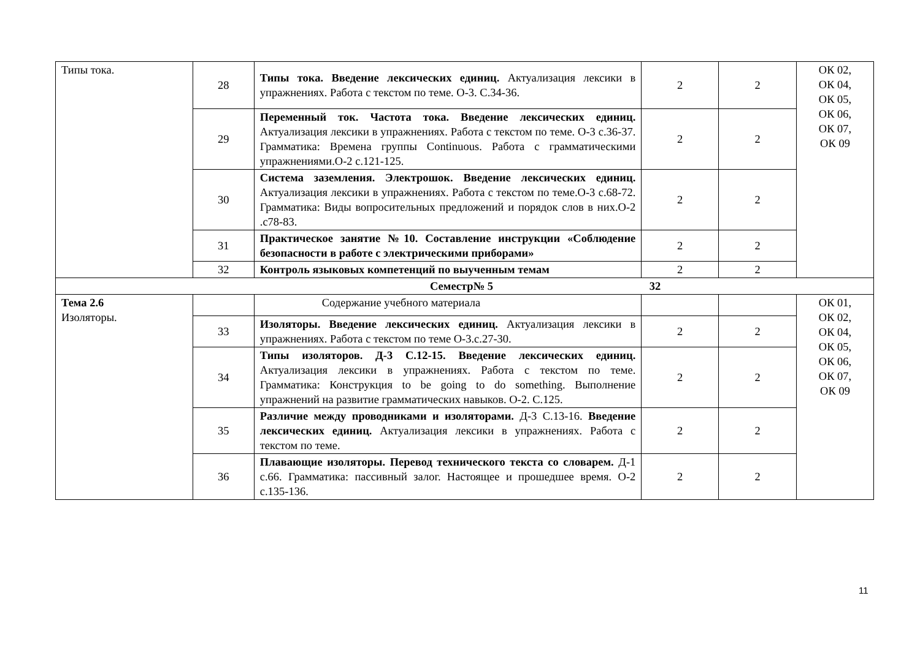| Типы тока. | 28 | Типы тока. Введение лексических единиц. Актуализация лексики в упражнениях. Работа с текстом по теме. О-3. С.34-36. | 2 | 2 | ОК 02, ОК 04, ОК 05, ОК 06, ОК 07, ОК 09 |
| | 29 | Переменный ток. Частота тока. Введение лексических единиц. Актуализация лексики в упражнениях. Работа с текстом по теме. О-3 с.36-37. Грамматика: Времена группы Continuous. Работа с грамматическими упражнениями.О-2 с.121-125. | 2 | 2 | |
| | 30 | Система заземления. Электрошок. Введение лексических единиц. Актуализация лексики в упражнениях. Работа с текстом по теме.О-3 с.68-72. Грамматика: Виды вопросительных предложений и порядок слов в них.О-2 .с78-83. | 2 | 2 | |
| | 31 | Практическое занятие №10. Составление инструкции «Соблюдение безопасности в работе с электрическими приборами» | 2 | 2 | |
| | 32 | Контроль языковых компетенций по выученным темам | 2 | 2 | |
| Семестр№ 5 32 | | | | | |
| Тема 2.6 Изоляторы. | | Содержание учебного материала | | | ОК 01, ОК 02, ОК 04, ОК 05, ОК 06, ОК 07, ОК 09 |
| | 33 | Изоляторы. Введение лексических единиц. Актуализация лексики в упражнениях. Работа с текстом по теме О-3.с.27-30. | 2 | 2 | |
| | 34 | Типы изоляторов. Д-3 С.12-15. Введение лексических единиц. Актуализация лексики в упражнениях. Работа с текстом по теме. Грамматика: Конструкция to be going to do something. Выполнение упражнений на развитие грамматических навыков. О-2. С.125. | 2 | 2 | |
| | 35 | Различие между проводниками и изоляторами. Д-3 С.13-16. Введение лексических единиц. Актуализация лексики в упражнениях. Работа с текстом по теме. | 2 | 2 | |
| | 36 | Плавающие изоляторы. Перевод технического текста со словарем. Д-1 с.66. Грамматика: пассивный залог. Настоящее и прошедшее время. О-2 с.135-136. | 2 | 2 | |
11